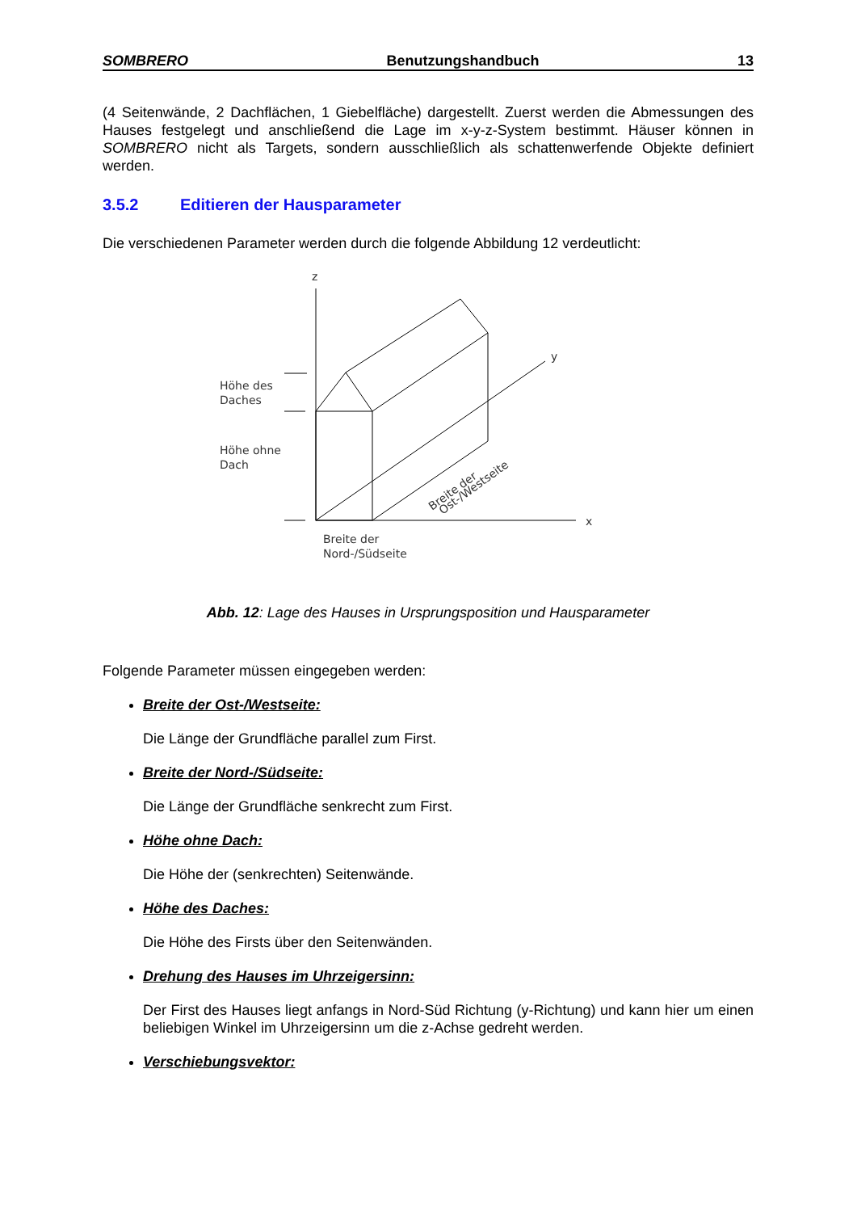SOMBRERO Benutzungshandbuch 13
(4 Seitenwände, 2 Dachflächen, 1 Giebelfläche) dargestellt. Zuerst werden die Abmessungen des Hauses festgelegt und anschließend die Lage im x-y-z-System bestimmt. Häuser können in SOMBRERO nicht als Targets, sondern ausschließlich als schattenwerfende Objekte definiert werden.
3.5.2 Editieren der Hausparameter
Die verschiedenen Parameter werden durch die folgende Abbildung 12 verdeutlicht:
z
y
x
Höhe des
Daches
Höhe ohne
Dach
Breite der
Nord-/Südseite
Breite der
Ost-/Westseite
Abb. 12: Lage des Hauses in Ursprungsposition und Hausparameter
Folgende Parameter müssen eingegeben werden:
Breite der Ost-/Westseite:
Die Länge der Grundfläche parallel zum First.
Breite der Nord-/Südseite:
Die Länge der Grundfläche senkrecht zum First.
Höhe ohne Dach:
Die Höhe der (senkrechten) Seitenwände.
Höhe des Daches:
Die Höhe des Firsts über den Seitenwänden.
Drehung des Hauses im Uhrzeigersinn:
Der First des Hauses liegt anfangs in Nord-Süd Richtung (y-Richtung) und kann hier um einen beliebigen Winkel im Uhrzeigersinn um die z-Achse gedreht werden.
Verschiebungsvektor: